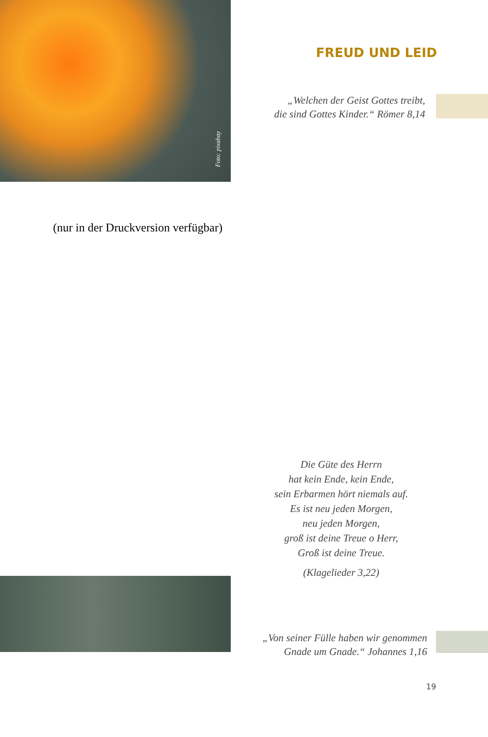Foto: pixabay
FREUD UND LEID
„Welchen der Geist Gottes treibt,
die sind Gottes Kinder.“ Römer 8,14
(nur in der Druckversion verfügbar)
Die Güte des Herrn
hat kein Ende, kein Ende,
sein Erbarmen hört niemals auf.
Es ist neu jeden Morgen,
neu jeden Morgen,
groß ist deine Treue o Herr,
Groß ist deine Treue.
(Klagelieder 3,22)
„Von seiner Fülle haben wir genommen
Gnade um Gnade.“ Johannes 1,16
19